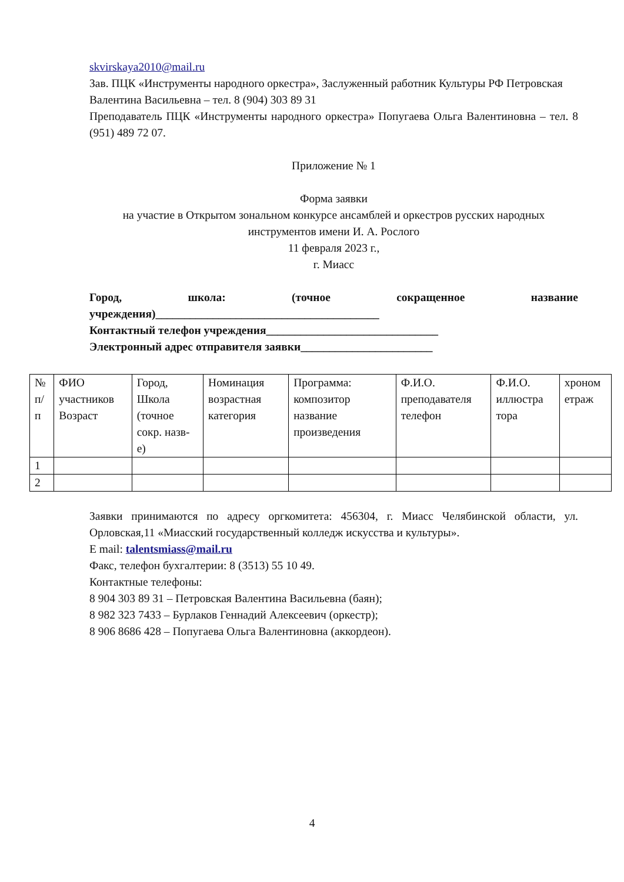skvirskaya2010@mail.ru
Зав. ПЦК «Инструменты народного оркестра», Заслуженный работник Культуры РФ Петровская Валентина Васильевна – тел. 8 (904) 303 89 31
Преподаватель ПЦК «Инструменты народного оркестра» Попугаева Ольга Валентиновна – тел. 8 (951) 489 72 07.
Приложение № 1
Форма заявки
на участие в Открытом зональном конкурсе ансамблей и оркестров русских народных инструментов имени И. А. Рослого
11 февраля 2023 г.,
г. Миасс
Город, школа: (точное сокращенное название учреждения)_______________________________________
Контактный телефон учреждения______________________________
Электронный адрес отправителя заявки_______________________
| № п/п | ФИО участников Возраст | Город, Школа (точное сокр. назв-е) | Номинация возрастная категория | Программа: композитор название произведения | Ф.И.О. преподавателя телефон | Ф.И.О. иллюстра тора | хроном етраж |
| --- | --- | --- | --- | --- | --- | --- | --- |
| 1 | | | | | | | |
| 2 | | | | | | | |
Заявки принимаются по адресу оргкомитета: 456304, г. Миасс Челябинской области, ул. Орловская,11 «Миасский государственный колледж искусства и культуры».
E mail: talentsmiass@mail.ru
Факс, телефон бухгалтерии: 8 (3513) 55 10 49.
Контактные телефоны:
8 904 303 89 31 – Петровская Валентина Васильевна (баян);
8 982 323 7433 – Бурлаков Геннадий Алексеевич (оркестр);
8 906 8686 428 – Попугаева Ольга Валентиновна (аккордеон).
4